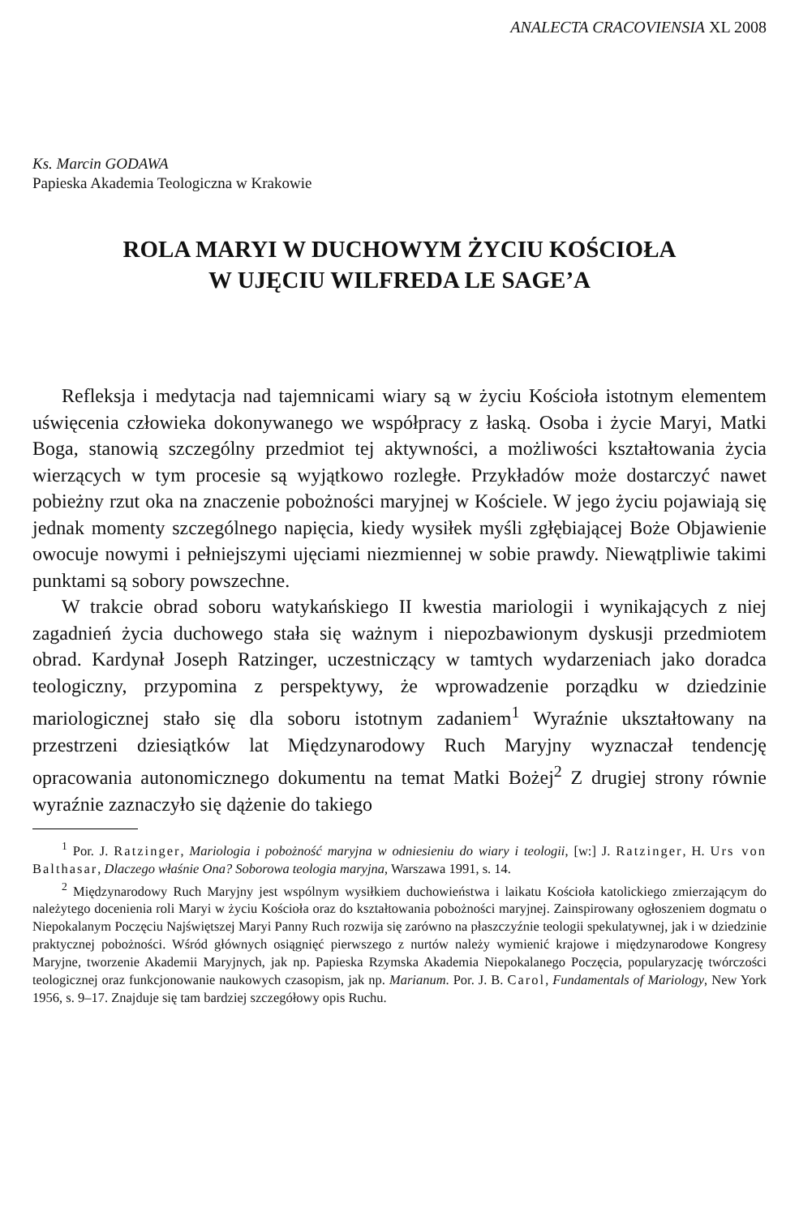ANALECTA CRACOVIENSIA XL 2008
Ks. Marcin GODAWA
Papieska Akademia Teologiczna w Krakowie
ROLA MARYI W DUCHOWYM ŻYCIU KOŚCIOŁA
W UJĘCIU WILFREDA LE SAGE’A
Refleksja i medytacja nad tajemnicami wiary są w życiu Kościoła istotnym elementem uświęcenia człowieka dokonywanego we współpracy z łaską. Osoba i życie Maryi, Matki Boga, stanowią szczególny przedmiot tej aktywności, a możliwości kształtowania życia wierzących w tym procesie są wyjątkowo rozległe. Przykładów może dostarczyć nawet pobieżny rzut oka na znaczenie pobożności maryjnej w Kościele. W jego życiu pojawiają się jednak momenty szczególnego napięcia, kiedy wysiłek myśli zgłębiającej Boże Objawienie owocuje nowymi i pełniejszymi ujęciami niezmiennej w sobie prawdy. Niewątpliwie takimi punktami są sobory powszechne.
W trakcie obrad soboru watykańskiego II kwestia mariologii i wynikających z niej zagadnień życia duchowego stała się ważnym i niepozbawionym dyskusji przedmiotem obrad. Kardynał Joseph Ratzinger, uczestniczący w tamtych wydarzeniach jako doradca teologiczny, przypomina z perspektywy, że wprowadzenie porządku w dziedzinie mariologicznej stało się dla soboru istotnym zadaniem<sup>1</sup> Wyraźnie ukształtowany na przestrzeni dziesiątków lat Międzynarodowy Ruch Maryjny wyznaczał tendencję opracowania autonomicznego dokumentu na temat Matki Bożej<sup>2</sup> Z drugiej strony równie wyraźnie zaznaczyło się dążenie do takiego
<sup>1</sup> Por. J. Ratzinger, Mariologia i pobożność maryjna w odniesieniu do wiary i teologii, [w:] J. Ratzinger, H. Urs von Balthasar, Dlaczego właśnie Ona? Soborowa teologia maryjna, Warszawa 1991, s. 14.
<sup>2</sup> Międzynarodowy Ruch Maryjny jest wspólnym wysiłkiem duchowieństwa i laikatu Kościoła katolickiego zmierzającym do należytego docenienia roli Maryi w życiu Kościoła oraz do kształtowania pobożności maryjnej. Zainspirowany ogłoszeniem dogmatu o Niepokalanym Poczęciu Najświętszej Maryi Panny Ruch rozwija się zarówno na płaszczyźnie teologii spekulatywnej, jak i w dziedzinie praktycznej pobożności. Wśród głównych osiągnięć pierwszego z nurtów należy wymienić krajowe i międzynarodowe Kongresy Maryjne, tworzenie Akademii Maryjnych, jak np. Papieska Rzymska Akademia Niepokalanego Poczęcia, popularyzację twórczości teologicznej oraz funkcjonowanie naukowych czasopism, jak np. Marianum. Por. J. B. Carol, Fundamentals of Mariology, New York 1956, s. 9–17. Znajduje się tam bardziej szczegółowy opis Ruchu.